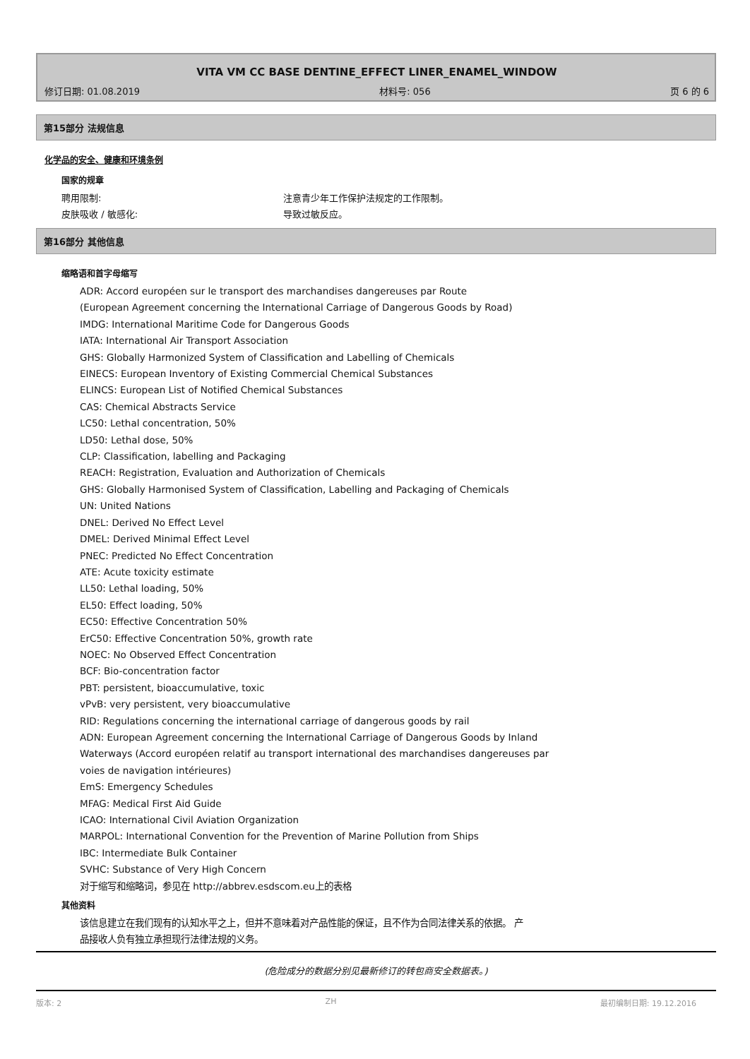VITA VM CC BASE DENTINE_EFFECT LINER_ENAMEL_WINDOW
修订日期: 01.08.2019 材料号: 056 页 6 的 6
第15部分 法规信息
化学品的安全、健康和环境条例
国家的规章
聘用限制: 注意青少年工作保护法规定的工作限制。
皮肤吸收 / 敏感化: 导致过敏反应。
第16部分 其他信息
缩略语和首字母缩写
ADR: Accord européen sur le transport des marchandises dangereuses par Route
(European Agreement concerning the International Carriage of Dangerous Goods by Road)
IMDG: International Maritime Code for Dangerous Goods
IATA: International Air Transport Association
GHS: Globally Harmonized System of Classification and Labelling of Chemicals
EINECS: European Inventory of Existing Commercial Chemical Substances
ELINCS: European List of Notified Chemical Substances
CAS: Chemical Abstracts Service
LC50: Lethal concentration, 50%
LD50: Lethal dose, 50%
CLP: Classification, labelling and Packaging
REACH: Registration, Evaluation and Authorization of Chemicals
GHS: Globally Harmonised System of Classification, Labelling and Packaging of Chemicals
UN: United Nations
DNEL: Derived No Effect Level
DMEL: Derived Minimal Effect Level
PNEC: Predicted No Effect Concentration
ATE: Acute toxicity estimate
LL50: Lethal loading, 50%
EL50: Effect loading, 50%
EC50: Effective Concentration 50%
ErC50: Effective Concentration 50%, growth rate
NOEC: No Observed Effect Concentration
BCF: Bio-concentration factor
PBT: persistent, bioaccumulative, toxic
vPvB: very persistent, very bioaccumulative
RID: Regulations concerning the international carriage of dangerous goods by rail
ADN: European Agreement concerning the International Carriage of Dangerous Goods by Inland
Waterways (Accord européen relatif au transport international des marchandises dangereuses par
voies de navigation intérieures)
EmS: Emergency Schedules
MFAG: Medical First Aid Guide
ICAO: International Civil Aviation Organization
MARPOL: International Convention for the Prevention of Marine Pollution from Ships
IBC: Intermediate Bulk Container
SVHC: Substance of Very High Concern
对于缩写和缩略词，参见在 http://abbrev.esdscom.eu上的表格
其他资料
该信息建立在我们现有的认知水平之上，但并不意味着对产品性能的保证，且不作为合同法律关系的依据。 产
品接收人负有独立承担现行法律法规的义务。
(危险成分的数据分别见最新修订的转包商安全数据表。)
版本: 2 ZH 最初编制日期: 19.12.2016